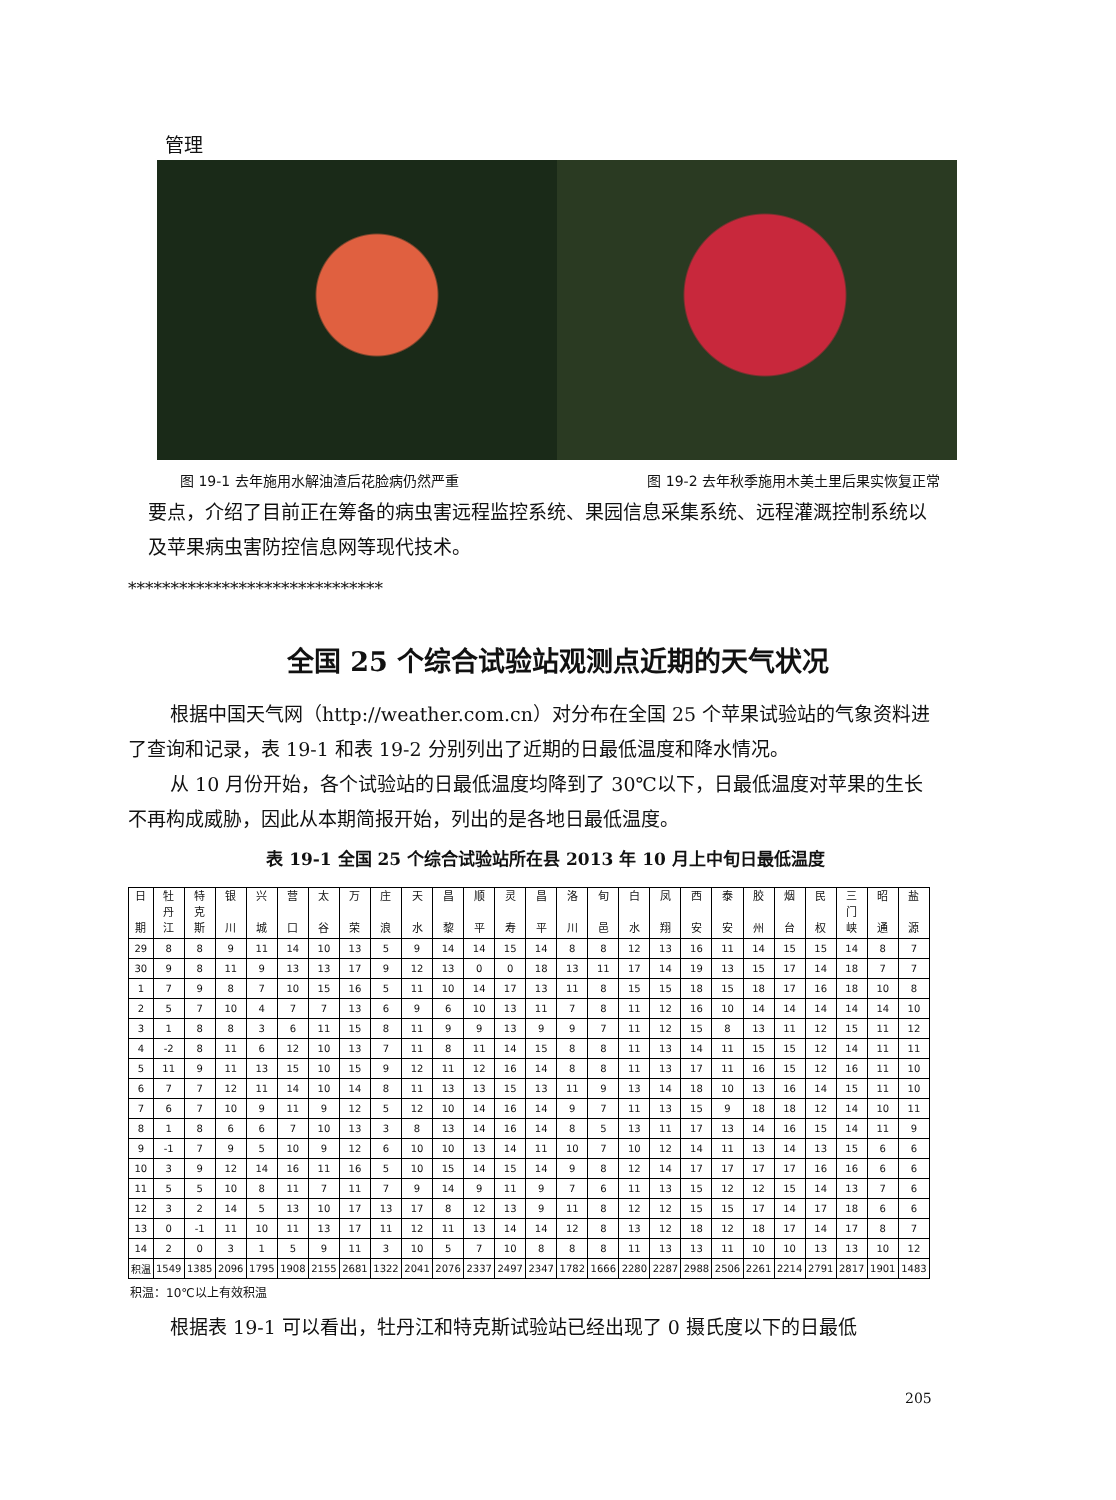管理
图 19-1 去年施用水解油渣后花脸病仍然严重 图 19-2 去年秋季施用木美土里后果实恢复正常
要点，介绍了目前正在筹备的病虫害远程监控系统、果园信息采集系统、远程灌溉控制系统以及苹果病虫害防控信息网等现代技术。
******************************
全国 25 个综合试验站观测点近期的天气状况
根据中国天气网（http://weather.com.cn）对分布在全国 25 个苹果试验站的气象资料进了查询和记录，表 19-1 和表 19-2 分别列出了近期的日最低温度和降水情况。
从 10 月份开始，各个试验站的日最低温度均降到了 30℃以下，日最低温度对苹果的生长不再构成威胁，因此从本期简报开始，列出的是各地日最低温度。
表 19-1 全国 25 个综合试验站所在县 2013 年 10 月上中旬日最低温度
| 日 期 | 牡 丹 江 | 特 克 斯 | 银 川 | 兴 城 | 营 口 | 太 谷 | 万 荣 | 庄 浪 | 天 水 | 昌 黎 | 顺 平 | 灵 寿 | 昌 平 | 洛 川 | 旬 邑 | 白 水 | 凤 翔 | 西 安 | 泰 安 | 胶 州 | 烟 台 | 民 权 | 三 门 峡 | 昭 通 | 盐 源 |
| --- | --- | --- | --- | --- | --- | --- | --- | --- | --- | --- | --- | --- | --- | --- | --- | --- | --- | --- | --- | --- | --- | --- | --- | --- | --- |
| 29 | 8 | 8 | 9 | 11 | 14 | 10 | 13 | 5 | 9 | 14 | 14 | 15 | 14 | 8 | 8 | 12 | 13 | 16 | 11 | 14 | 15 | 15 | 14 | 8 | 7 |
| 30 | 9 | 8 | 11 | 9 | 13 | 13 | 17 | 9 | 12 | 13 | 0 | 0 | 18 | 13 | 11 | 17 | 14 | 19 | 13 | 15 | 17 | 14 | 18 | 7 | 7 |
| 1 | 7 | 9 | 8 | 7 | 10 | 15 | 16 | 5 | 11 | 10 | 14 | 17 | 13 | 11 | 8 | 15 | 15 | 18 | 15 | 18 | 17 | 16 | 18 | 10 | 8 |
| 2 | 5 | 7 | 10 | 4 | 7 | 7 | 13 | 6 | 9 | 6 | 10 | 13 | 11 | 7 | 8 | 11 | 12 | 16 | 10 | 14 | 14 | 14 | 14 | 14 | 10 |
| 3 | 1 | 8 | 8 | 3 | 6 | 11 | 15 | 8 | 11 | 9 | 9 | 13 | 9 | 9 | 7 | 11 | 12 | 15 | 8 | 13 | 11 | 12 | 15 | 11 | 12 |
| 4 | -2 | 8 | 11 | 6 | 12 | 10 | 13 | 7 | 11 | 8 | 11 | 14 | 15 | 8 | 8 | 11 | 13 | 14 | 11 | 15 | 15 | 12 | 14 | 11 | 11 |
| 5 | 11 | 9 | 11 | 13 | 15 | 10 | 15 | 9 | 12 | 11 | 12 | 16 | 14 | 8 | 8 | 11 | 13 | 17 | 11 | 16 | 15 | 12 | 16 | 11 | 10 |
| 6 | 7 | 7 | 12 | 11 | 14 | 10 | 14 | 8 | 11 | 13 | 13 | 15 | 13 | 11 | 9 | 13 | 14 | 18 | 10 | 13 | 16 | 14 | 15 | 11 | 10 |
| 7 | 6 | 7 | 10 | 9 | 11 | 9 | 12 | 5 | 12 | 10 | 14 | 16 | 14 | 9 | 7 | 11 | 13 | 15 | 9 | 18 | 18 | 12 | 14 | 10 | 11 |
| 8 | 1 | 8 | 6 | 6 | 7 | 10 | 13 | 3 | 8 | 13 | 14 | 16 | 14 | 8 | 5 | 13 | 11 | 17 | 13 | 14 | 16 | 15 | 14 | 11 | 9 |
| 9 | -1 | 7 | 9 | 5 | 10 | 9 | 12 | 6 | 10 | 10 | 13 | 14 | 11 | 10 | 7 | 10 | 12 | 14 | 11 | 13 | 14 | 13 | 15 | 6 | 6 |
| 10 | 3 | 9 | 12 | 14 | 16 | 11 | 16 | 5 | 10 | 15 | 14 | 15 | 14 | 9 | 8 | 12 | 14 | 17 | 17 | 17 | 17 | 16 | 16 | 6 | 6 |
| 11 | 5 | 5 | 10 | 8 | 11 | 7 | 11 | 7 | 9 | 14 | 9 | 11 | 9 | 7 | 6 | 11 | 13 | 15 | 12 | 12 | 15 | 14 | 13 | 7 | 6 |
| 12 | 3 | 2 | 14 | 5 | 13 | 10 | 17 | 13 | 17 | 8 | 12 | 13 | 9 | 11 | 8 | 12 | 12 | 15 | 15 | 17 | 14 | 17 | 18 | 6 | 6 |
| 13 | 0 | -1 | 11 | 10 | 11 | 13 | 17 | 11 | 12 | 11 | 13 | 14 | 14 | 12 | 8 | 13 | 12 | 18 | 12 | 18 | 17 | 14 | 17 | 8 | 7 |
| 14 | 2 | 0 | 3 | 1 | 5 | 9 | 11 | 3 | 10 | 5 | 7 | 10 | 8 | 8 | 8 | 11 | 13 | 13 | 11 | 10 | 10 | 13 | 13 | 10 | 12 |
| 积温 | 1549 | 1385 | 2096 | 1795 | 1908 | 2155 | 2681 | 1322 | 2041 | 2076 | 2337 | 2497 | 2347 | 1782 | 1666 | 2280 | 2287 | 2988 | 2506 | 2261 | 2214 | 2791 | 2817 | 1901 | 1483 |
积温：10℃以上有效积温
根据表 19-1 可以看出，牡丹江和特克斯试验站已经出现了 0 摄氏度以下的日最低
205